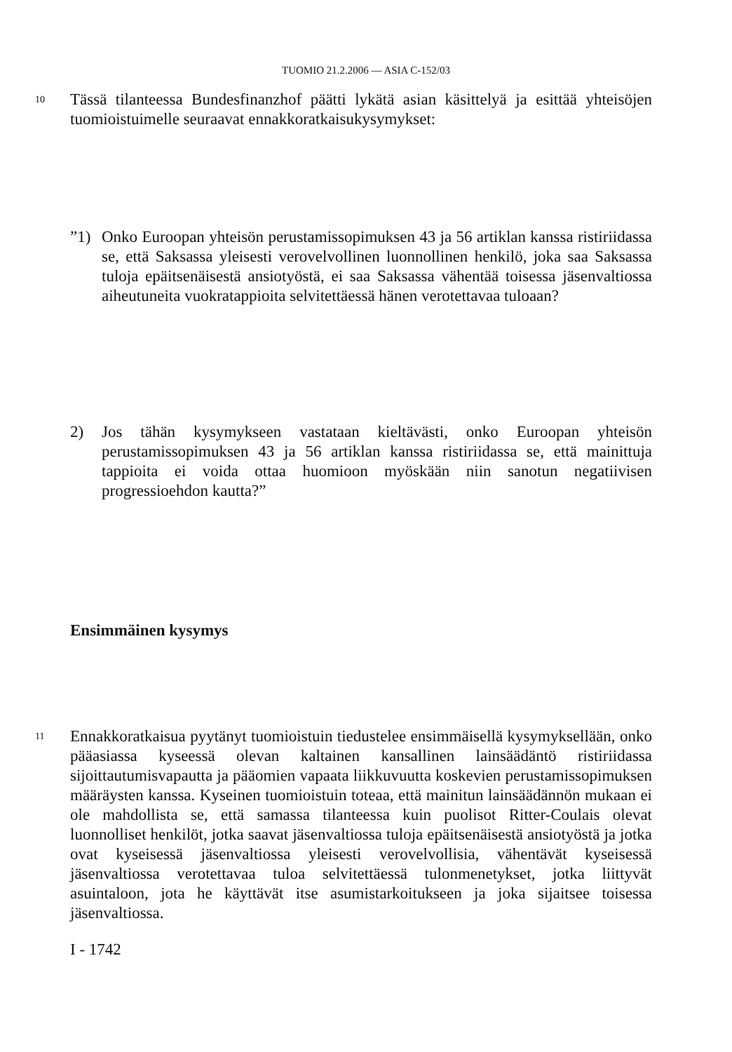TUOMIO 21.2.2006 — ASIA C-152/03
10
Tässä tilanteessa Bundesfinanzhof päätti lykätä asian käsittelyä ja esittää yhteisöjen tuomioistuimelle seuraavat ennakkoratkaisukysymykset:
”1) Onko Euroopan yhteisön perustamissopimuksen 43 ja 56 artiklan kanssa ristiriidassa se, että Saksassa yleisesti verovelvollinen luonnollinen henkilö, joka saa Saksassa tuloja epäitsenäisestä ansiotyöstä, ei saa Saksassa vähentää toisessa jäsenvaltiossa aiheutuneita vuokratappioita selvitettäessä hänen verotettavaa tuloaan?
2) Jos tähän kysymykseen vastataan kieltävästi, onko Euroopan yhteisön perustamissopimuksen 43 ja 56 artiklan kanssa ristiriidassa se, että mainittuja tappioita ei voida ottaa huomioon myöskään niin sanotun negatiivisen progressioehdon kautta?”
Ensimmäinen kysymys
11
Ennakkoratkaisua pyytänyt tuomioistuin tiedustelee ensimmäisellä kysymyksellään, onko pääasiassa kyseessä olevan kaltainen kansallinen lainsäädäntö ristiriidassa sijoittautumisvapautta ja pääomien vapaata liikkuvuutta koskevien perustamissopimuksen määräysten kanssa. Kyseinen tuomioistuin toteaa, että mainitun lainsäädännön mukaan ei ole mahdollista se, että samassa tilanteessa kuin puolisot Ritter-Coulais olevat luonnolliset henkilöt, jotka saavat jäsenvaltiossa tuloja epäitsenäisestä ansiotyöstä ja jotka ovat kyseisessä jäsenvaltiossa yleisesti verovelvollisia, vähentävät kyseisessä jäsenvaltiossa verotettavaa tuloa selvitettäessä tulonmenetykset, jotka liittyvät asuintaloon, jota he käyttävät itse asumistarkoitukseen ja joka sijaitsee toisessa jäsenvaltiossa.
I - 1742